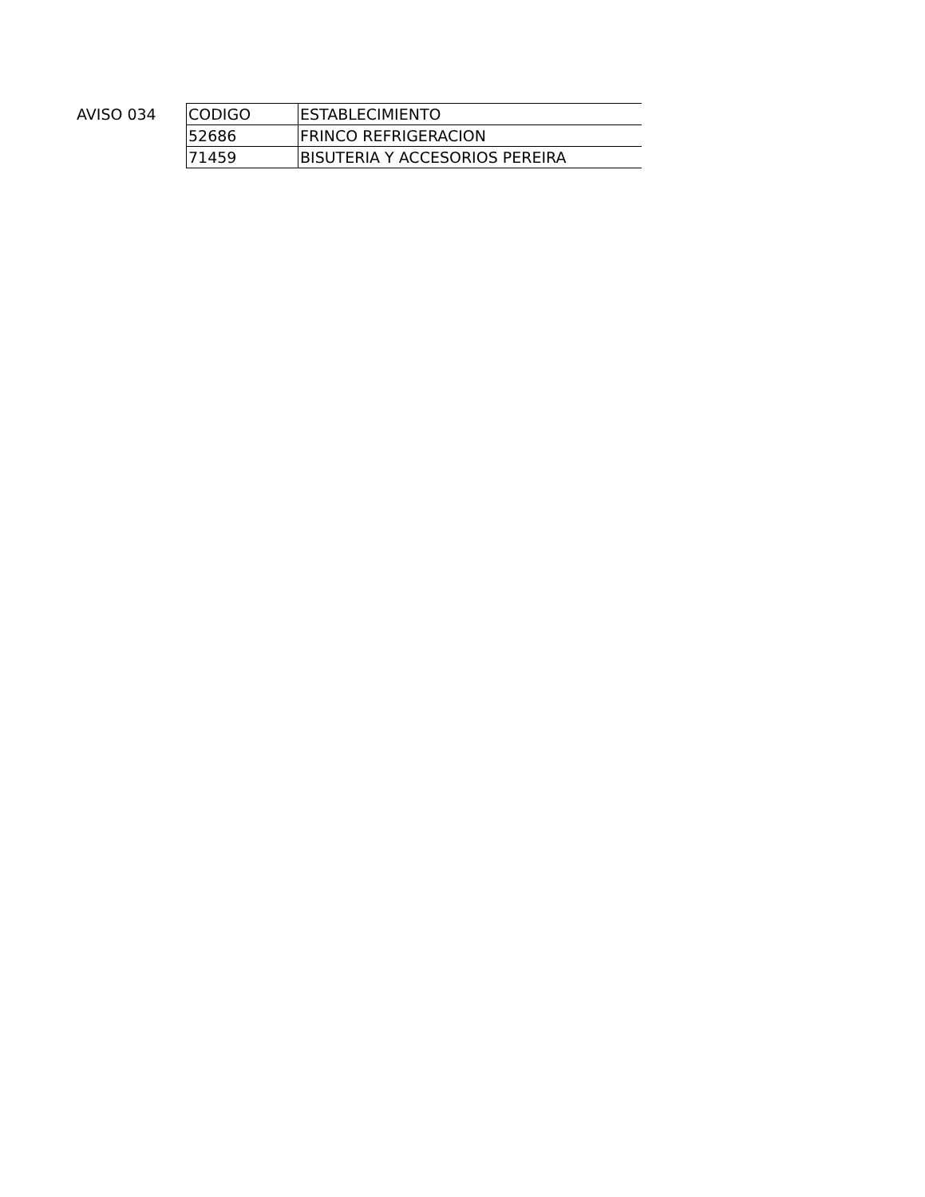AVISO 034
| CODIGO | ESTABLECIMIENTO |
| 52686 | FRINCO REFRIGERACION |
| 71459 | BISUTERIA Y ACCESORIOS PEREIRA |